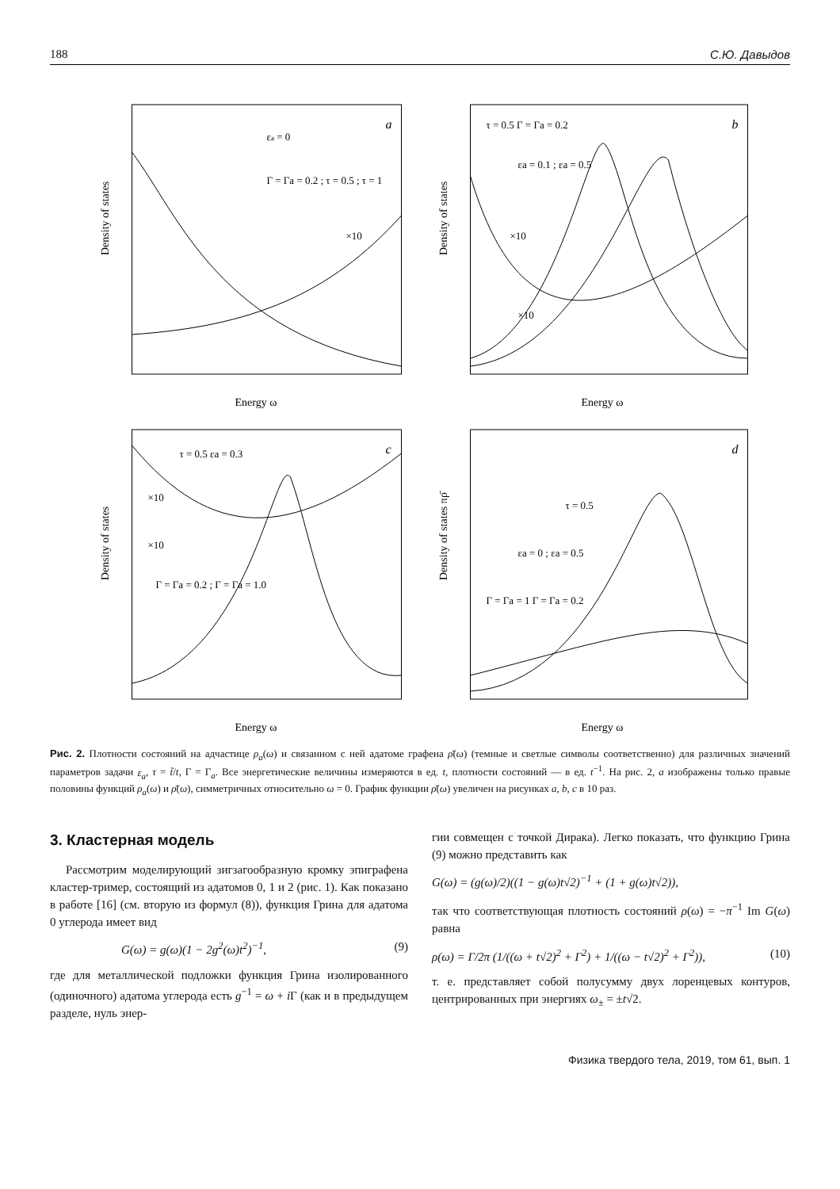188 С.Ю. Давыдов
Density of states
Energy ω
a
εa = 0
Γ = Γa = 0.2 ; τ = 0.5 ; τ = 1
×10
Density of states
Energy ω
b
τ = 0.5 Γ = Γa = 0.2
εa = 0.1 ; εa = 0.5
×10
×10
Density of states
Energy ω
c
τ = 0.5 εa = 0.3
×10
×10
Γ = Γa = 0.2 ; Γ = Γa = 1.0
Density of states πρ̄
Energy ω
d
τ = 0.5
εa = 0 ; εa = 0.5
Γ = Γa = 1 Γ = Γa = 0.2
Рис. 2. Плотности состояний на адчастице ρ<sub>a</sub>(ω) и связанном с ней адатоме графена ρ̄(ω) (темные и светлые символы соответственно) для различных значений параметров задачи ε<sub>a</sub>, τ = t̃/t, Γ = Γ<sub>a</sub>. Все энергетические величины измеряются в ед. t, плотности состояний — в ед. t<sup>−1</sup>. На рис. 2, a изображены только правые половины функций ρ<sub>a</sub>(ω) и ρ̄(ω), симметричных относительно ω = 0. График функции ρ̄(ω) увеличен на рисунках a, b, c в 10 раз.
3. Кластерная модель
Рассмотрим моделирующий зигзагообразную кромку эпиграфена кластер-тример, состоящий из адатомов 0, 1 и 2 (рис. 1). Как показано в работе [16] (см. вторую из формул (8)), функция Грина для адатома 0 углерода имеет вид
G(ω) = g(ω)(1 − 2g<sup>2</sup>(ω)t<sup>2</sup>)<sup>−1</sup>, (9)
где для металлической подложки функция Грина изолированного (одиночного) адатома углерода есть g<sup>−1</sup> = ω + i Γ (как и в предыдущем разделе, нуль энер-
гии совмещен с точкой Дирака). Легко показать, что функцию Грина (9) можно представить как
G(ω) = (g(ω)/2)((1 − g(ω)t√2)<sup>−1</sup> + (1 + g(ω)t√2)),
так что соответствующая плотность состояний ρ(ω) = −π<sup>−1</sup> Im G(ω) равна
ρ(ω) = Γ/2π (1/((ω + t√2)<sup>2</sup> + Γ<sup>2</sup>) + 1/((ω − t√2)<sup>2</sup> + Γ<sup>2</sup>)), (10)
т. е. представляет собой полусумму двух лоренцевых контуров, центрированных при энергиях ω<sub>±</sub> = ±t√2.
Физика твердого тела, 2019, том 61, вып. 1